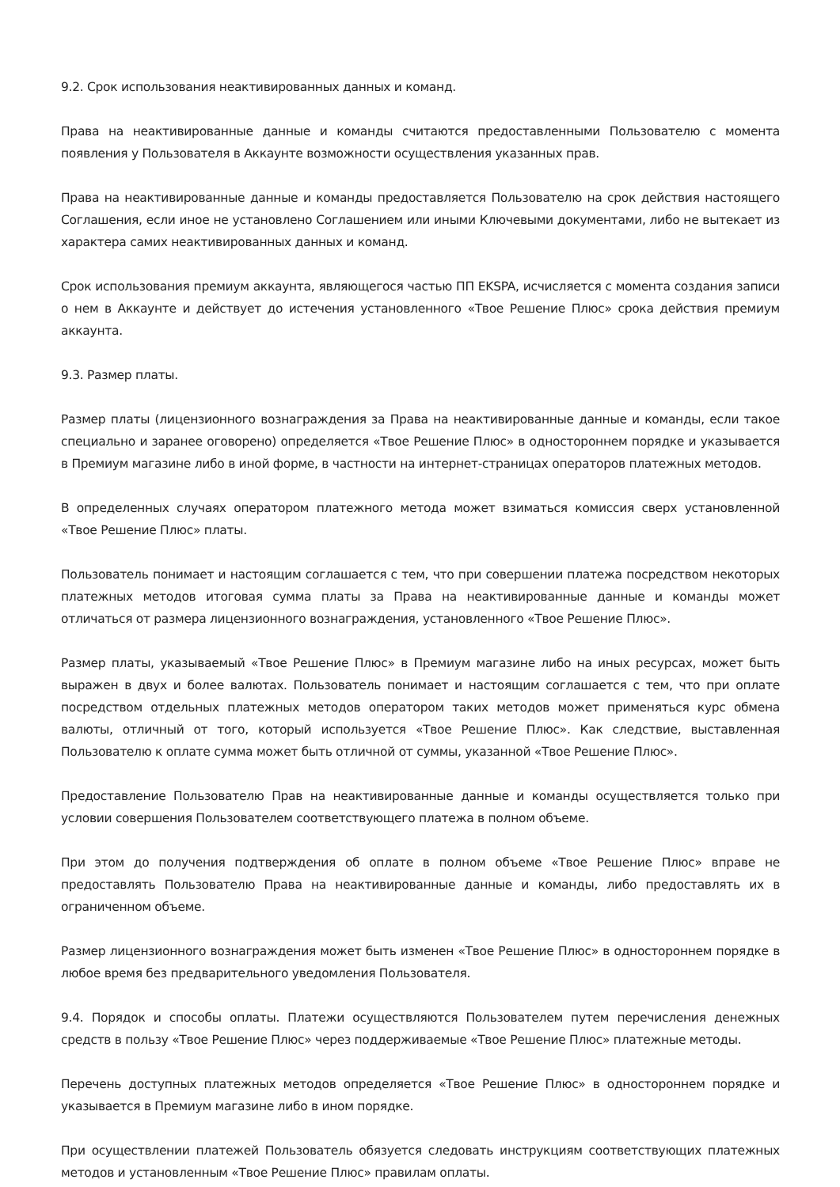9.2. Срок использования неактивированных данных и команд.
Права на неактивированные данные и команды считаются предоставленными Пользователю с момента появления у Пользователя в Аккаунте возможности осуществления указанных прав.
Права на неактивированные данные и команды предоставляется Пользователю на срок действия настоящего Соглашения, если иное не установлено Соглашением или иными Ключевыми документами, либо не вытекает из характера самих неактивированных данных и команд.
Срок использования премиум аккаунта, являющегося частью ПП EKSPA, исчисляется с момента создания записи о нем в Аккаунте и действует до истечения установленного «Твое Решение Плюс» срока действия премиум аккаунта.
9.3. Размер платы.
Размер платы (лицензионного вознаграждения за Права на неактивированные данные и команды, если такое специально и заранее оговорено) определяется «Твое Решение Плюс» в одностороннем порядке и указывается в Премиум магазине либо в иной форме, в частности на интернет-страницах операторов платежных методов.
В определенных случаях оператором платежного метода может взиматься комиссия сверх установленной «Твое Решение Плюс» платы.
Пользователь понимает и настоящим соглашается с тем, что при совершении платежа посредством некоторых платежных методов итоговая сумма платы за Права на неактивированные данные и команды может отличаться от размера лицензионного вознаграждения, установленного «Твое Решение Плюс».
Размер платы, указываемый «Твое Решение Плюс» в Премиум магазине либо на иных ресурсах, может быть выражен в двух и более валютах. Пользователь понимает и настоящим соглашается с тем, что при оплате посредством отдельных платежных методов оператором таких методов может применяться курс обмена валюты, отличный от того, который используется «Твое Решение Плюс». Как следствие, выставленная Пользователю к оплате сумма может быть отличной от суммы, указанной «Твое Решение Плюс».
Предоставление Пользователю Прав на неактивированные данные и команды осуществляется только при условии совершения Пользователем соответствующего платежа в полном объеме.
При этом до получения подтверждения об оплате в полном объеме «Твое Решение Плюс» вправе не предоставлять Пользователю Права на неактивированные данные и команды, либо предоставлять их в ограниченном объеме.
Размер лицензионного вознаграждения может быть изменен «Твое Решение Плюс» в одностороннем порядке в любое время без предварительного уведомления Пользователя.
9.4. Порядок и способы оплаты. Платежи осуществляются Пользователем путем перечисления денежных средств в пользу «Твое Решение Плюс» через поддерживаемые «Твое Решение Плюс» платежные методы.
Перечень доступных платежных методов определяется «Твое Решение Плюс» в одностороннем порядке и указывается в Премиум магазине либо в ином порядке.
При осуществлении платежей Пользователь обязуется следовать инструкциям соответствующих платежных методов и установленным «Твое Решение Плюс» правилам оплаты.